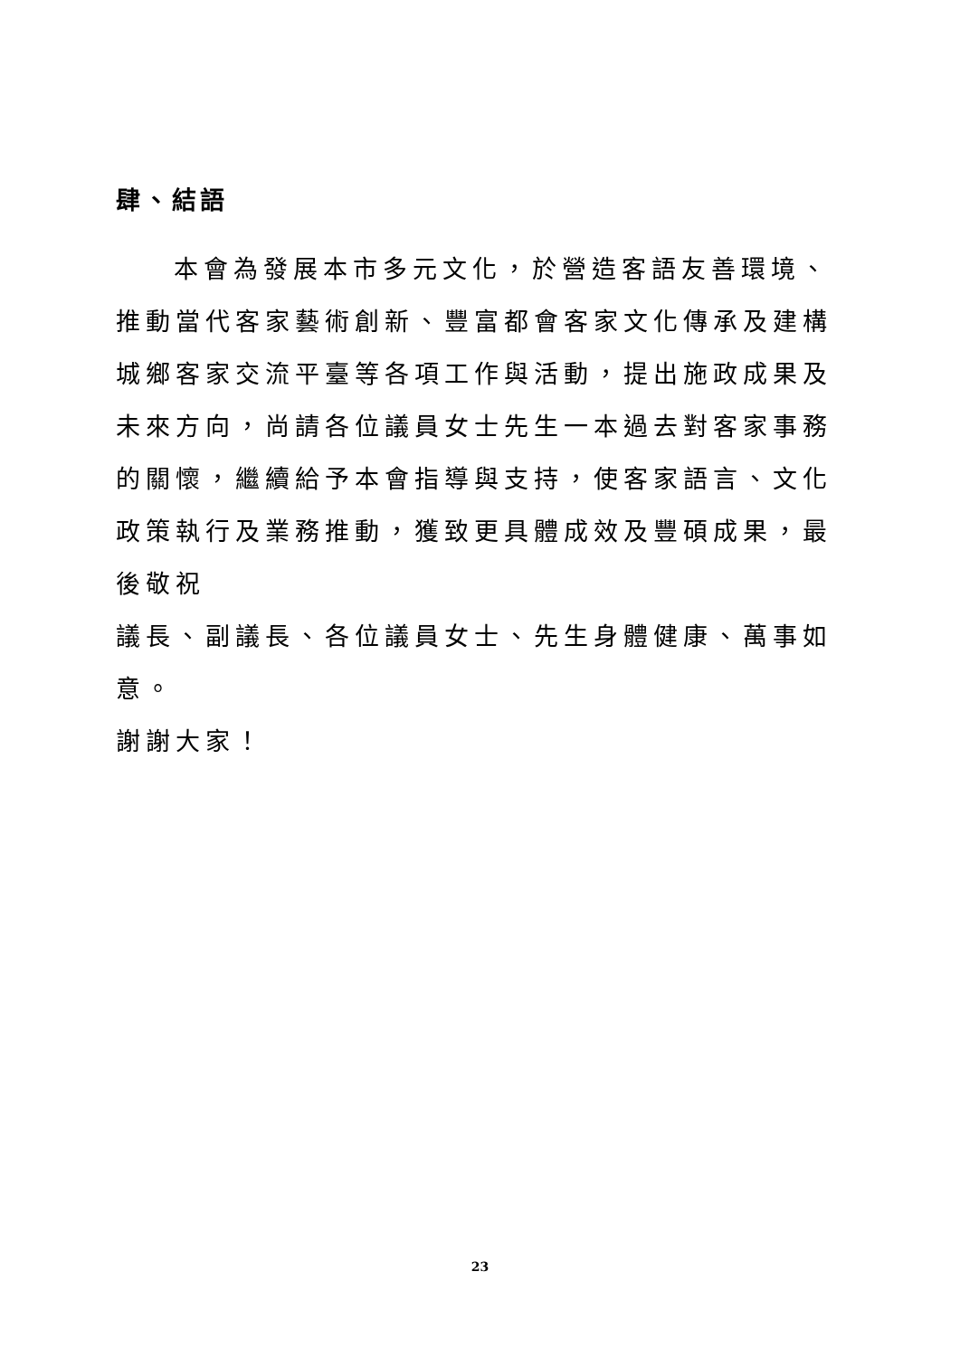肆、結語
本會為發展本市多元文化，於營造客語友善環境、推動當代客家藝術創新、豐富都會客家文化傳承及建構城鄉客家交流平臺等各項工作與活動，提出施政成果及未來方向，尚請各位議員女士先生一本過去對客家事務的關懷，繼續給予本會指導與支持，使客家語言、文化政策執行及業務推動，獲致更具體成效及豐碩成果，最後敬祝
議長、副議長、各位議員女士、先生身體健康、萬事如意。
謝謝大家！
23